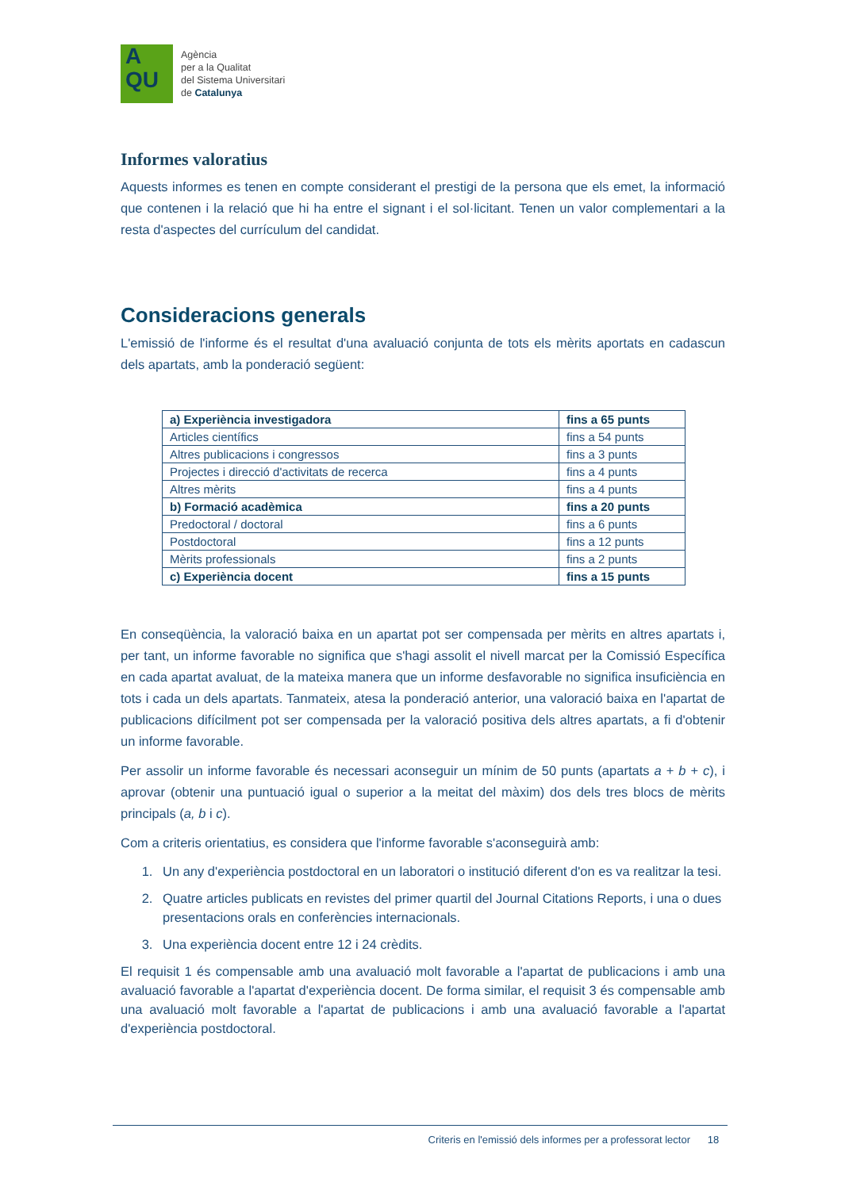A
QU
Agència
per a la Qualitat
del Sistema Universitari
de Catalunya
Informes valoratius
Aquests informes es tenen en compte considerant el prestigi de la persona que els emet, la informació que contenen i la relació que hi ha entre el signant i el sol·licitant. Tenen un valor complementari a la resta d'aspectes del currículum del candidat.
Consideracions generals
L'emissió de l'informe és el resultat d'una avaluació conjunta de tots els mèrits aportats en cadascun dels apartats, amb la ponderació següent:
| a) Experiència investigadora | fins a 65 punts |
| Articles científics | fins a 54 punts |
| Altres publicacions i congressos | fins a 3 punts |
| Projectes i direcció d'activitats de recerca | fins a 4 punts |
| Altres mèrits | fins a 4 punts |
| b) Formació acadèmica | fins a 20 punts |
| Predoctoral / doctoral | fins a 6 punts |
| Postdoctoral | fins a 12 punts |
| Mèrits professionals | fins a 2 punts |
| c) Experiència docent | fins a 15 punts |
En conseqüència, la valoració baixa en un apartat pot ser compensada per mèrits en altres apartats i, per tant, un informe favorable no significa que s'hagi assolit el nivell marcat per la Comissió Específica en cada apartat avaluat, de la mateixa manera que un informe desfavorable no significa insuficiència en tots i cada un dels apartats. Tanmateix, atesa la ponderació anterior, una valoració baixa en l'apartat de publicacions difícilment pot ser compensada per la valoració positiva dels altres apartats, a fi d'obtenir un informe favorable.
Per assolir un informe favorable és necessari aconseguir un mínim de 50 punts (apartats a + b + c), i aprovar (obtenir una puntuació igual o superior a la meitat del màxim) dos dels tres blocs de mèrits principals (a, b i c).
Com a criteris orientatius, es considera que l'informe favorable s'aconseguirà amb:
1. Un any d'experiència postdoctoral en un laboratori o institució diferent d'on es va realitzar la tesi.
2. Quatre articles publicats en revistes del primer quartil del Journal Citations Reports, i una o dues presentacions orals en conferències internacionals.
3. Una experiència docent entre 12 i 24 crèdits.
El requisit 1 és compensable amb una avaluació molt favorable a l'apartat de publicacions i amb una avaluació favorable a l'apartat d'experiència docent. De forma similar, el requisit 3 és compensable amb una avaluació molt favorable a l'apartat de publicacions i amb una avaluació favorable a l'apartat d'experiència postdoctoral.
Criteris en l'emissió dels informes per a professorat lector 18